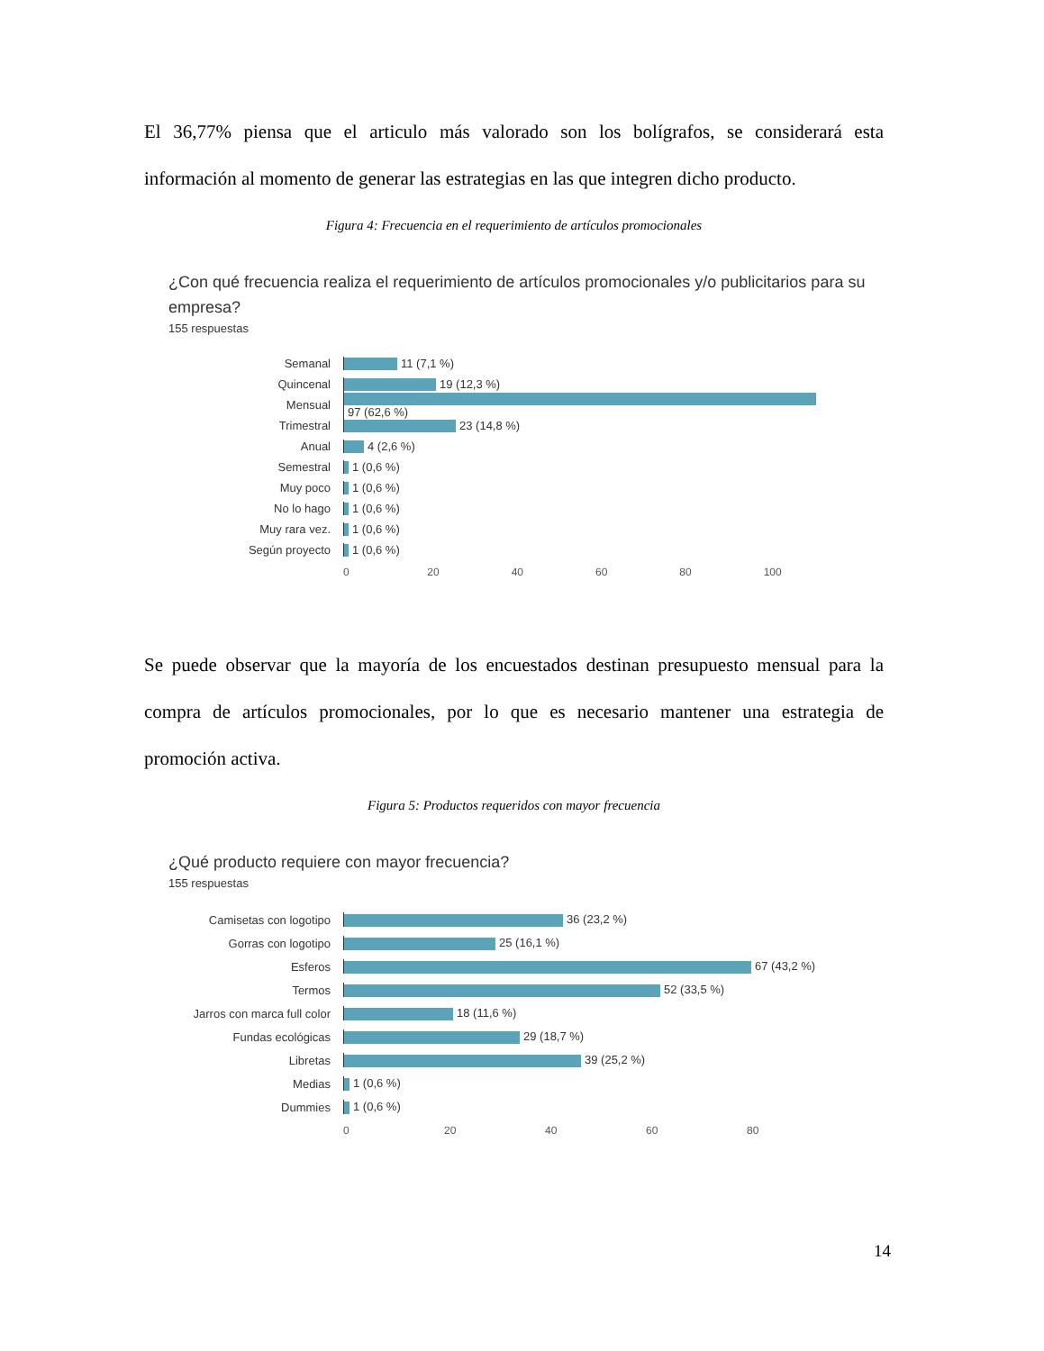El 36,77% piensa que el articulo más valorado son los bolígrafos, se considerará esta información al momento de generar las estrategias en las que integren dicho producto.
Figura 4: Frecuencia en el requerimiento de artículos promocionales
¿Con qué frecuencia realiza el requerimiento de artículos promocionales y/o publicitarios para su empresa?
155 respuestas
Semanal 11 (7,1 %)
Quincenal 19 (12,3 %)
Mensual 97 (62,6 %)
Trimestral 23 (14,8 %)
Anual 4 (2,6 %)
Semestral 1 (0,6 %)
Muy poco 1 (0,6 %)
No lo hago 1 (0,6 %)
Muy rara vez. 1 (0,6 %)
Según proyecto 1 (0,6 %)
0 20 40 60 80 100
Se puede observar que la mayoría de los encuestados destinan presupuesto mensual para la compra de artículos promocionales, por lo que es necesario mantener una estrategia de promoción activa.
Figura 5: Productos requeridos con mayor frecuencia
¿Qué producto requiere con mayor frecuencia?
155 respuestas
Camisetas con logotipo 36 (23,2 %)
Gorras con logotipo 25 (16,1 %)
Esferos 67 (43,2 %)
Termos 52 (33,5 %)
Jarros con marca full color
18 (11,6 %)
Fundas ecológicas 29 (18,7 %)
Libretas 39 (25,2 %)
Medias 1 (0,6 %)
Dummies 1 (0,6 %)
0 20 40 60 80
14